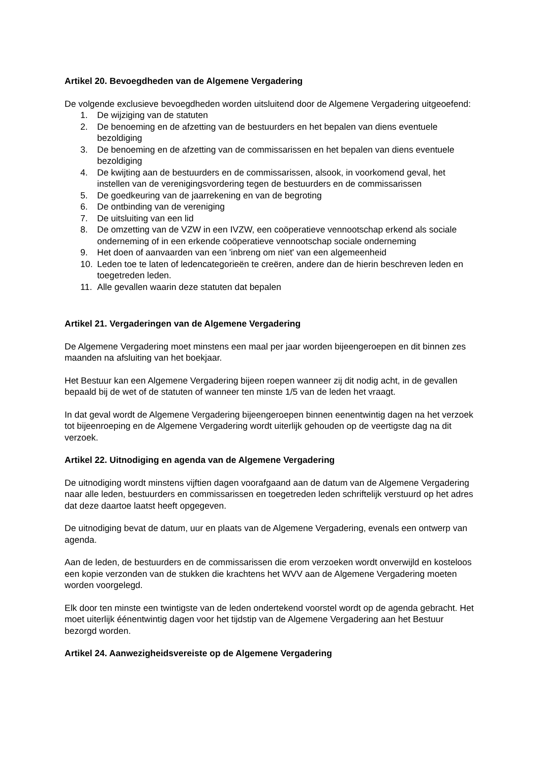Artikel 20. Bevoegdheden van de Algemene Vergadering
De volgende exclusieve bevoegdheden worden uitsluitend door de Algemene Vergadering uitgeoefend:
1. De wijziging van de statuten
2. De benoeming en de afzetting van de bestuurders en het bepalen van diens eventuele bezoldiging
3. De benoeming en de afzetting van de commissarissen en het bepalen van diens eventuele bezoldiging
4. De kwijting aan de bestuurders en de commissarissen, alsook, in voorkomend geval, het instellen van de verenigingsvordering tegen de bestuurders en de commissarissen
5. De goedkeuring van de jaarrekening en van de begroting
6. De ontbinding van de vereniging
7. De uitsluiting van een lid
8. De omzetting van de VZW in een IVZW, een coöperatieve vennootschap erkend als sociale onderneming of in een erkende coöperatieve vennootschap sociale onderneming
9. Het doen of aanvaarden van een 'inbreng om niet' van een algemeenheid
10. Leden toe te laten of ledencategorieën te creëren, andere dan de hierin beschreven leden en toegetreden leden.
11. Alle gevallen waarin deze statuten dat bepalen
Artikel 21. Vergaderingen van de Algemene Vergadering
De Algemene Vergadering moet minstens een maal per jaar worden bijeengeroepen en dit binnen zes maanden na afsluiting van het boekjaar.
Het Bestuur kan een Algemene Vergadering bijeen roepen wanneer zij dit nodig acht, in de gevallen bepaald bij de wet of de statuten of wanneer ten minste 1/5 van de leden het vraagt.
In dat geval wordt de Algemene Vergadering bijeengeroepen binnen eenentwintig dagen na het verzoek tot bijeenroeping en de Algemene Vergadering wordt uiterlijk gehouden op de veertigste dag na dit verzoek.
Artikel 22. Uitnodiging en agenda van de Algemene Vergadering
De uitnodiging wordt minstens vijftien dagen voorafgaand aan de datum van de Algemene Vergadering naar alle leden, bestuurders en commissarissen en toegetreden leden schriftelijk verstuurd op het adres dat deze daartoe laatst heeft opgegeven.
De uitnodiging bevat de datum, uur en plaats van de Algemene Vergadering, evenals een ontwerp van agenda.
Aan de leden, de bestuurders en de commissarissen die erom verzoeken wordt onverwijld en kosteloos een kopie verzonden van de stukken die krachtens het WVV aan de Algemene Vergadering moeten worden voorgelegd.
Elk door ten minste een twintigste van de leden ondertekend voorstel wordt op de agenda gebracht. Het moet uiterlijk éénentwintig dagen voor het tijdstip van de Algemene Vergadering aan het Bestuur bezorgd worden.
Artikel 24. Aanwezigheidsvereiste op de Algemene Vergadering